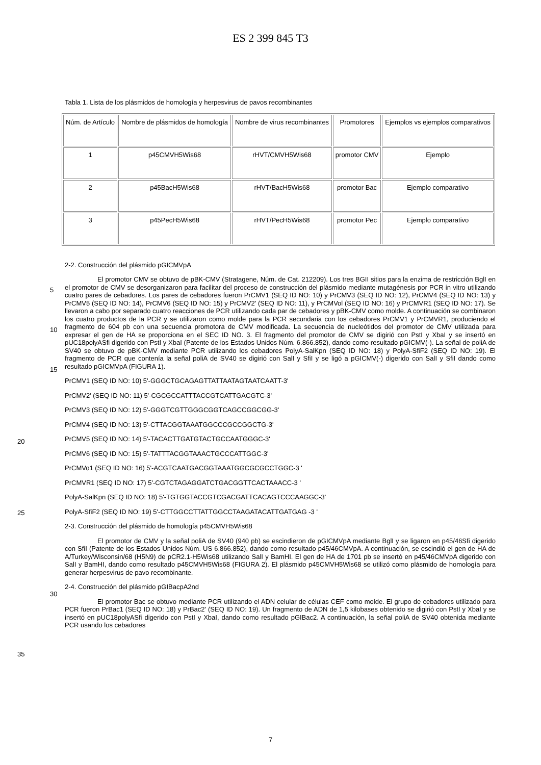ES 2 399 845 T3
Tabla 1. Lista de los plásmidos de homología y herpesvirus de pavos recombinantes
| Núm. de Artículo | Nombre de plásmidos de homología | Nombre de virus recombinantes | Promotores | Ejemplos vs ejemplos comparativos |
| 1 | p45CMVH5Wis68 | rHVT/CMVH5Wis68 | promotor CMV | Ejemplo |
| 2 | p45BacH5Wis68 | rHVT/BacH5Wis68 | promotor Bac | Ejemplo comparativo |
| 3 | p45PecH5Wis68 | rHVT/PecH5Wis68 | promotor Pec | Ejemplo comparativo |
2-2. Construcción del plásmido pGICMVpA
El promotor CMV se obtuvo de pBK-CMV (Stratagene, Núm. de Cat. 212209). Los tres BGII sitios para la
5
enzima de restricción BglI en el promotor de CMV se desorganizaron para facilitar del proceso de construcción del plásmido mediante mutagénesis por PCR in vitro utilizando cuatro pares de cebadores. Los pares de cebadores fueron PrCMV1 (SEQ ID NO: 10) y PrCMV3 (SEQ ID NO: 12), PrCMV4 (SEQ ID NO: 13) y PrCMV5 (SEQ ID NO: 14), PrCMV6 (SEQ ID NO: 15) y PrCMV2' (SEQ ID NO: 11), y PrCMVol (SEQ ID NO: 16) y PrCMVR1 (SEQ ID NO: 17). Se llevaron a cabo por separado cuatro reacciones de PCR utilizando cada par de cebadores y pBK-CMV como
10
molde. A continuación se combinaron los cuatro productos de la PCR y se utilizaron como molde para la PCR secundaria con los cebadores PrCMV1 y PrCMVR1, produciendo el fragmento de 604 pb con una secuencia promotora de CMV modificada. La secuencia de nucleótidos del promotor de CMV utilizada para expresar el gen de HA se proporciona en el SEC ID NO. 3. El fragmento del promotor de CMV se digirió con PstI y XbaI y se insertó en pUC18polyASfi digerido con PstI y XbaI (Patente de los Estados Unidos Núm. 6.866.852), dando como resultado
15
pGICMV(-). La señal de poliA de SV40 se obtuvo de pBK-CMV mediante PCR utilizando los cebadores PolyA-SalKpn (SEQ ID NO: 18) y PolyA-SfiF2 (SEQ ID NO: 19). El fragmento de PCR que contenía la señal poliA de SV40 se digirió con SalI y SfiI y se ligó a pGICMV(-) digerido con SalI y SfiI dando como resultado pGICMVpA (FIGURA 1).
PrCMV1 (SEQ ID NO: 10) 5'-GGGCTGCAGAGTTATTAATAGTAATCAATT-3'
PrCMV2' (SEQ ID NO: 11) 5'-CGCGCCATTTACCGTCATTGACGTC-3'
20
PrCMV3 (SEQ ID NO: 12) 5'-GGGTCGTTGGGCGGTCAGCCGGCGG-3'
PrCMV4 (SEQ ID NO: 13) 5'-CTTACGGTAAATGGCCCGCCGGCTG-3'
PrCMV5 (SEQ ID NO: 14) 5'-TACACTTGATGTACTGCCAATGGGC-3'
PrCMV6 (SEQ ID NO: 15) 5'-TATTTACGGTAAACTGCCCATTGGC-3'
PrCMVo1 (SEQ ID NO: 16) 5'-ACGTCAATGACGGTAAATGGCGCGCCTGGC-3 '
25
PrCMVR1 (SEQ ID NO: 17) 5'-CGTCTAGAGGATCTGACGGTTCACTAAACC-3 '
PolyA-SalKpn (SEQ ID NO: 18) 5'-TGTGGTACCGTCGACGATTCACAGTCCCAAGGC-3'
PolyA-SfiF2 (SEQ ID NO: 19) 5'-CTTGGCCTTATTGGCCTAAGATACATTGATGAG -3 '
2-3. Construcción del plásmido de homología p45CMVH5Wis68
El promotor de CMV y la señal poliA de SV40 (940 pb) se escindieron de pGICMVpA mediante BglI y se
30
ligaron en p45/46Sfi digerido con SfiI (Patente de los Estados Unidos Núm. US 6.866.852), dando como resultado p45/46CMVpA. A continuación, se escindió el gen de HA de A/Turkey/Wisconsin/68 (H5N9) de pCR2.1-H5Wis68 utilizando SalI y BamHI. El gen de HA de 1701 pb se insertó en p45/46CMVpA digerido con SalI y BamHI, dando como resultado p45CMVH5Wis68 (FIGURA 2). El plásmido p45CMVH5Wis68 se utilizó como plásmido de homología para generar herpesvirus de pavo recombinante.
35
2-4. Construcción del plásmido pGIBacpA2nd
El promotor Bac se obtuvo mediante PCR utilizando el ADN celular de células CEF como molde. El grupo de cebadores utilizado para PCR fueron PrBac1 (SEQ ID NO: 18) y PrBac2' (SEQ ID NO: 19). Un fragmento de ADN de 1,5 kilobases obtenido se digirió con PstI y XbaI y se insertó en pUC18polyASfi digerido con PstI y XbaI, dando como resultado pGIBac2. A continuación, la señal poliA de SV40 obtenida mediante PCR usando los cebadores
7